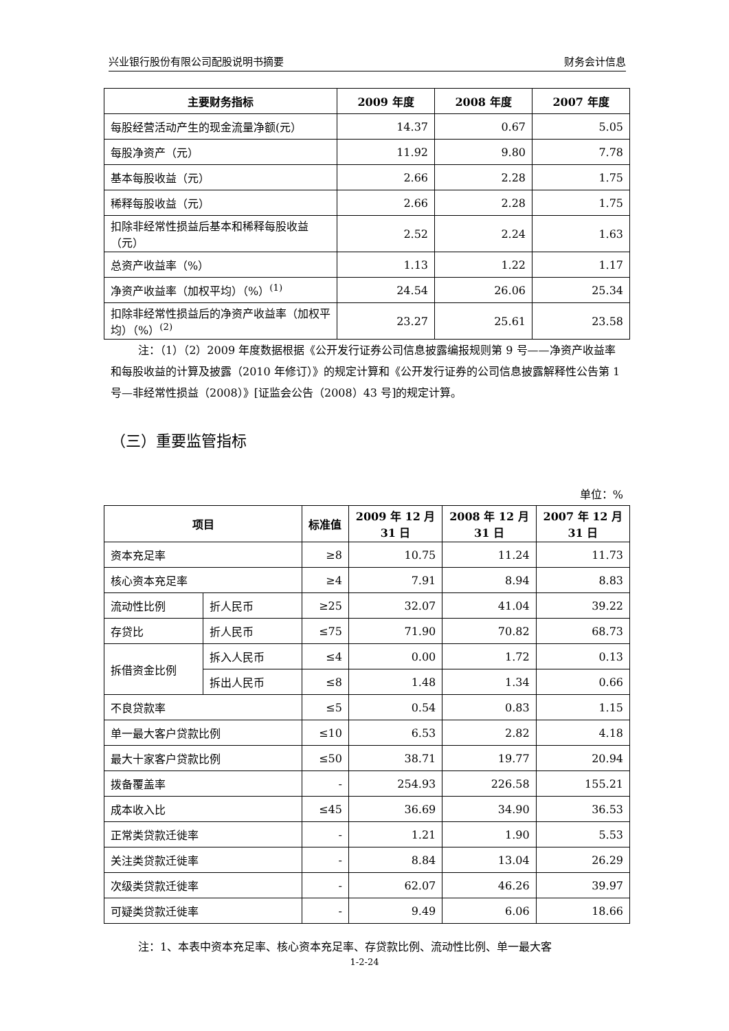兴业银行股份有限公司配股说明书摘要 财务会计信息
| 主要财务指标 | 2009 年度 | 2008 年度 | 2007 年度 |
| --- | --- | --- | --- |
| 每股经营活动产生的现金流量净额(元） | 14.37 | 0.67 | 5.05 |
| 每股净资产（元） | 11.92 | 9.80 | 7.78 |
| 基本每股收益（元） | 2.66 | 2.28 | 1.75 |
| 稀释每股收益（元） | 2.66 | 2.28 | 1.75 |
| 扣除非经常性损益后基本和稀释每股收益（元） | 2.52 | 2.24 | 1.63 |
| 总资产收益率（%） | 1.13 | 1.22 | 1.17 |
| 净资产收益率（加权平均）（%）<sup>(1)</sup> | 24.54 | 26.06 | 25.34 |
| 扣除非经常性损益后的净资产收益率（加权平均）（%）<sup>(2)</sup> | 23.27 | 25.61 | 23.58 |
注：（1）（2）2009 年度数据根据《公开发行证券公司信息披露编报规则第 9 号——净资产收益率和每股收益的计算及披露（2010 年修订）》的规定计算和《公开发行证券的公司信息披露解释性公告第 1 号—非经常性损益（2008）》[证监会公告（2008）43 号]的规定计算。
（三）重要监管指标
单位：%
| 项目 | | 标准值 | 2009 年 12 月 31 日 | 2008 年 12 月 31 日 | 2007 年 12 月 31 日 |
| --- | --- | --- | --- | --- | --- |
| 资本充足率 | | ≥8 | 10.75 | 11.24 | 11.73 |
| 核心资本充足率 | | ≥4 | 7.91 | 8.94 | 8.83 |
| 流动性比例 | 折人民币 | ≥25 | 32.07 | 41.04 | 39.22 |
| 存贷比 | 折人民币 | ≤75 | 71.90 | 70.82 | 68.73 |
| 拆借资金比例 | 拆入人民币 | ≤4 | 0.00 | 1.72 | 0.13 |
| | 拆出人民币 | ≤8 | 1.48 | 1.34 | 0.66 |
| 不良贷款率 | | ≤5 | 0.54 | 0.83 | 1.15 |
| 单一最大客户贷款比例 | | ≤10 | 6.53 | 2.82 | 4.18 |
| 最大十家客户贷款比例 | | ≤50 | 38.71 | 19.77 | 20.94 |
| 拨备覆盖率 | | - | 254.93 | 226.58 | 155.21 |
| 成本收入比 | | ≤45 | 36.69 | 34.90 | 36.53 |
| 正常类贷款迁徙率 | | - | 1.21 | 1.90 | 5.53 |
| 关注类贷款迁徙率 | | - | 8.84 | 13.04 | 26.29 |
| 次级类贷款迁徙率 | | - | 62.07 | 46.26 | 39.97 |
| 可疑类贷款迁徙率 | | - | 9.49 | 6.06 | 18.66 |
注：1、本表中资本充足率、核心资本充足率、存贷款比例、流动性比例、单一最大客
1-2-24